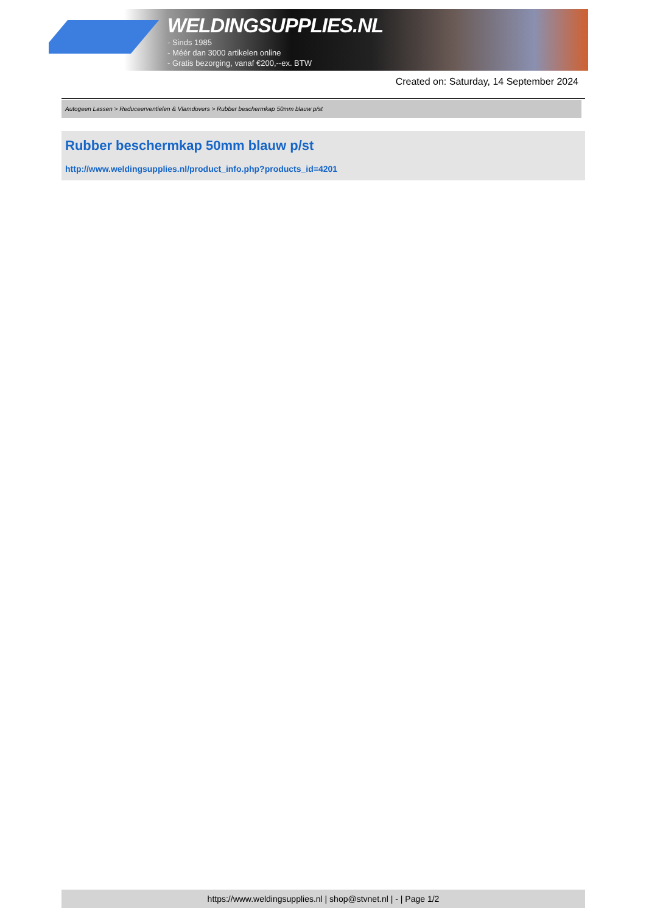WELDINGSUPPLIES.NL
- Sinds 1985
- Méér dan 3000 artikelen online
- Gratis bezorging, vanaf €200,--ex. BTW
Created on: Saturday, 14 September 2024
Autogeen Lassen > Reduceerventielen & Vlamdovers > Rubber beschermkap 50mm blauw p/st
Rubber beschermkap 50mm blauw p/st
http://www.weldingsupplies.nl/product_info.php?products_id=4201
https://www.weldingsupplies.nl | shop@stvnet.nl | - | Page 1/2